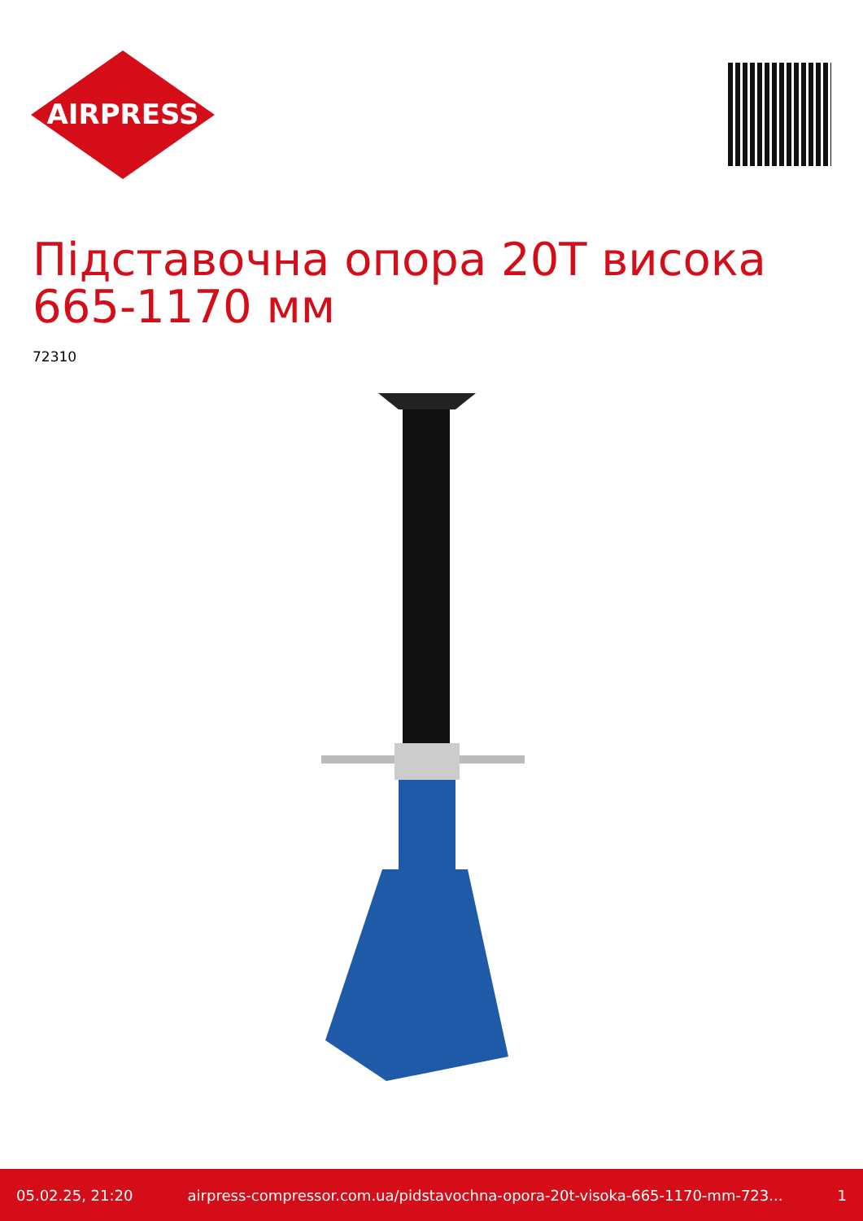AIRPRESS
Підставочна опора 20T висока 665-1170 мм
72310
05.02.25, 21:20 airpress-compressor.com.ua/pidstavochna-opora-20t-visoka-665-1170-mm-723... 1